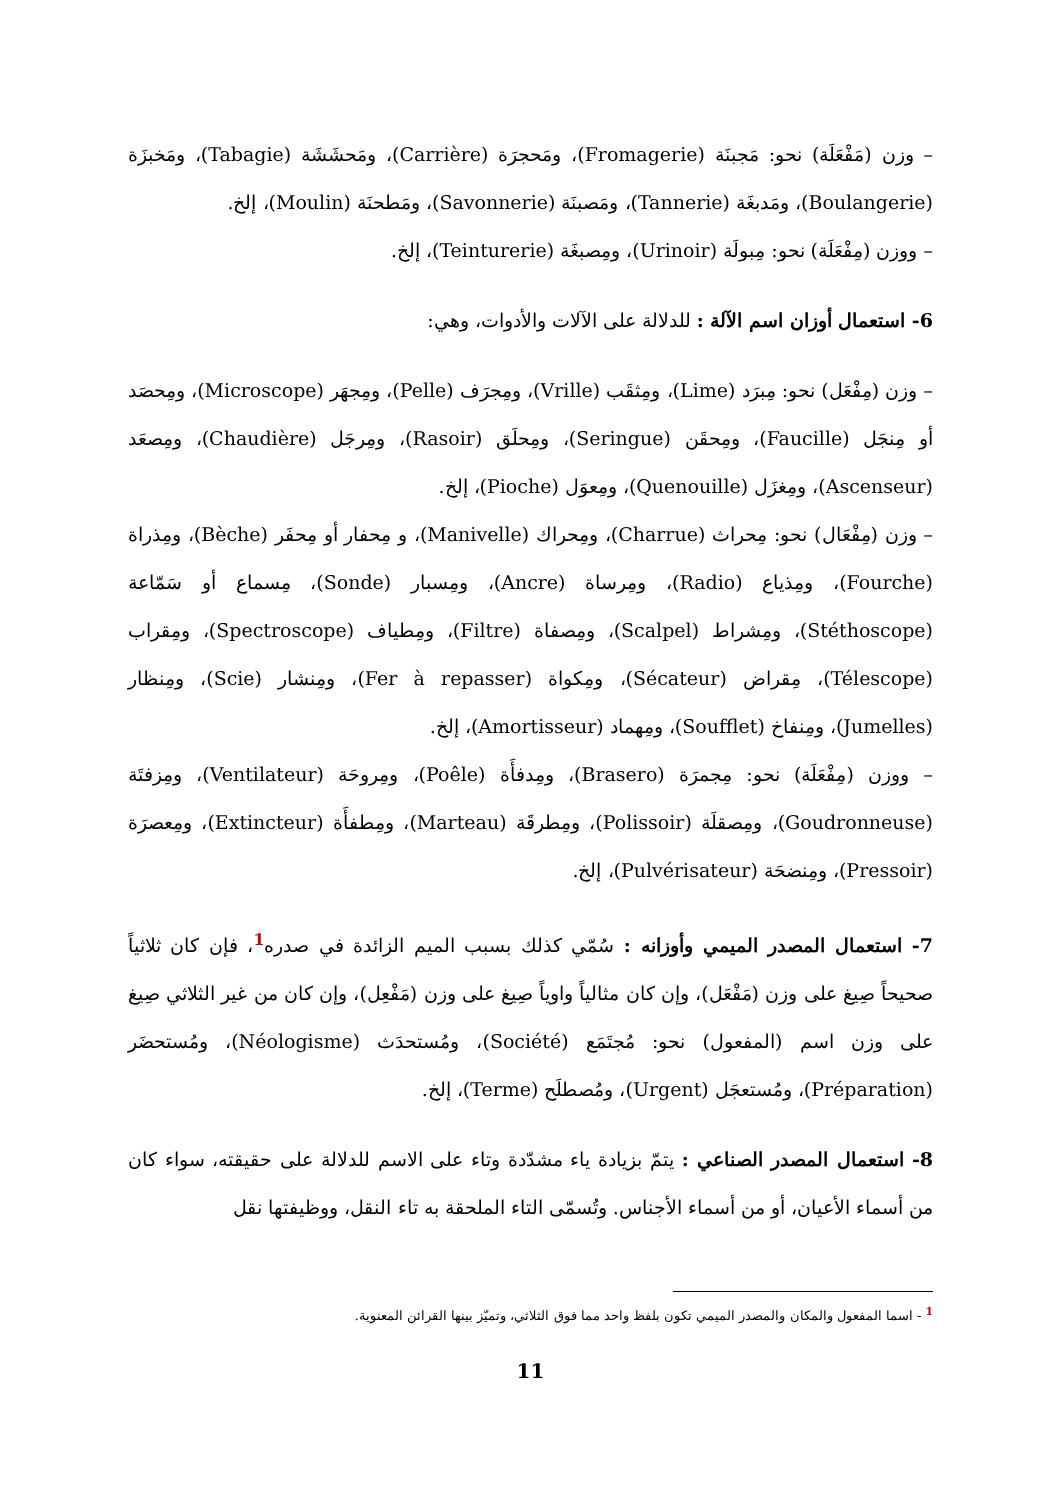– وزن (مَفْعَلَة) نحو: مَجبنَة (Fromagerie)، ومَحجرَة (Carrière)، ومَحشَشَة (Tabagie)، ومَخبزَة (Boulangerie)، ومَدبغَة (Tannerie)، ومَصبنَة (Savonnerie)، ومَطحنَة (Moulin)، إلخ.
– ووزن (مِفْعَلَة) نحو: مِبولَة (Urinoir)، ومِصبغَة (Teinturerie)، إلخ.
6- استعمال أوزان اسم الآلة : للدلالة على الآلات والأدوات، وهي:
– وزن (مِفْعَل) نحو: مِبرَد (Lime)، ومِثقَب (Vrille)، ومِجرَف (Pelle)، ومِجهَر (Microscope)، ومِحصَد أو مِنجَل (Faucille)، ومِحقَن (Seringue)، ومِحلَق (Rasoir)، ومِرجَل (Chaudière)، ومِصعَد (Ascenseur)، ومِغزَل (Quenouille)، ومِعوَل (Pioche)، إلخ.
– وزن (مِفْعَال) نحو: مِحراث (Charrue)، ومِحراك (Manivelle)، و مِحفار أو مِحفَر (Bèche)، ومِذراة (Fourche)، ومِذياع (Radio)، ومِرساة (Ancre)، ومِسبار (Sonde)، مِسماع أو سَمّاعة (Stéthoscope)، ومِشراط (Scalpel)، ومِصفاة (Filtre)، ومِطياف (Spectroscope)، ومِقراب (Télescope)، مِقراض (Sécateur)، ومِكواة (Fer à repasser)، ومِنشار (Scie)، ومِنظار (Jumelles)، ومِنفاخ (Soufflet)، ومِهماد (Amortisseur)، إلخ.
– ووزن (مِفْعَلَة) نحو: مِجمرَة (Brasero)، ومِدفأَة (Poêle)، ومِروحَة (Ventilateur)، ومِزفتَة (Goudronneuse)، ومِصقلَة (Polissoir)، ومِطرقَة (Marteau)، ومِطفأَة (Extincteur)، ومِعصرَة (Pressoir)، ومِنضحَة (Pulvérisateur)، إلخ.
7- استعمال المصدر الميمي وأوزانه : سُمّي كذلك بسبب الميم الزائدة في صدره<sup>1</sup>، فإن كان ثلاثياً صحيحاً صِيغ على وزن (مَفْعَل)، وإن كان مثالياً واوياً صِيغ على وزن (مَفْعِل)، وإن كان من غير الثلاثي صِيغ على وزن اسم (المفعول) نحو: مُجتَمَع (Société)، ومُستحدَث (Néologisme)، ومُستحضَر (Préparation)، ومُستعجَل (Urgent)، ومُصطلَح (Terme)، إلخ.
8- استعمال المصدر الصناعي : يتمّ بزيادة ياء مشدّدة وتاء على الاسم للدلالة على حقيقته، سواء كان من أسماء الأعيان، أو من أسماء الأجناس. وتُسمّى التاء الملحقة به تاء النقل، ووظيفتها نقل
<sup>1</sup> - اسما المفعول والمكان والمصدر الميمي تكون بلفظ واحد مما فوق الثلاثي، وتميّز بينها القرائن المعنوية.
11